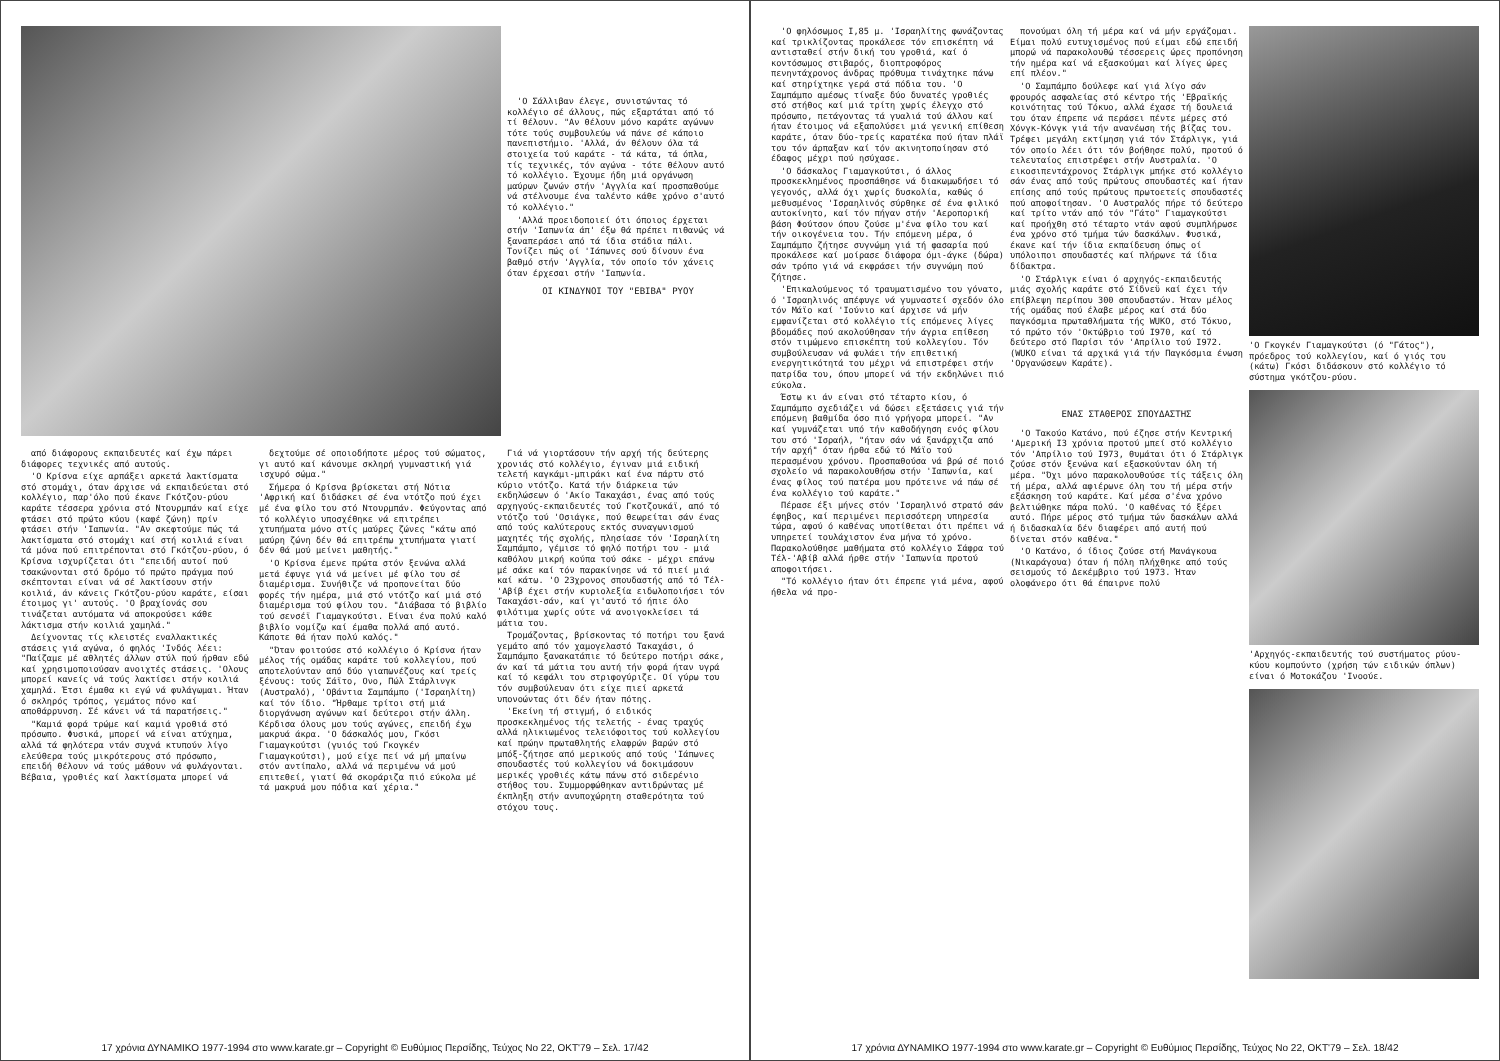'Ο Σάλλιβαν έλεγε, συνιστώντας τό κολλέγιο σέ άλλους, πώς εξαρτάται από τό τί θέλουν. "Αν θέλουν μόνο καράτε αγώνων τότε τούς συμβουλεύω νά πάνε σέ κάποιο πανεπιστήμιο. 'Αλλά, άν θέλουν όλα τά στοιχεία τού καράτε - τά κάτα, τά όπλα, τίς τεχνικές, τόν αγώνα - τότε θέλουν αυτό τό κολλέγιο. Έχουμε ήδη μιά οργάνωση μαύρων ζωνών στήν 'Αγγλία καί προσπαθούμε νά στέλνουμε ένα ταλέντο κάθε χρόνο σ'αυτό τό κολλέγιο."
'Αλλά προειδοποιεί ότι όποιος έρχεται στήν 'Ιαπωνία άπ' έξω θά πρέπει πιθανώς νά ξαναπεράσει από τά ίδια στάδια πάλι. Τονίζει πώς οί 'Ιάπωνες σού δίνουν ένα βαθμό στήν 'Αγγλία, τόν οποίο τόν χάνεις όταν έρχεσαι στήν 'Ιαπωνία.
ΟΙ ΚΙΝΔΥΝΟΙ ΤΟΥ "ΕΒΙΒΑ" ΡΥΟΥ
από διάφορους εκπαιδευτές καί έχω πάρει διάφορες τεχνικές από αυτούς.
'Ο Κρίσνα είχε αρπάξει αρκετά λακτίσματα στό στομάχι, όταν άρχισε νά εκπαιδεύεται στό κολλέγιο, παρ'όλο πού έκανε Γκότζου-ρύου καράτε τέσσερα χρόνια στό Ντουρμπάν καί είχε φτάσει στό πρώτο κύου (καφέ ζώνη) πρίν φτάσει στήν 'Ιαπωνία. "Αν σκεφτούμε πώς τά λακτίσματα στό στομάχι καί στή κοιλιά είναι τά μόνα πού επιτρέπονται στό Γκότζου-ρύου, ό Κρίσνα ισχυρίζεται ότι "επειδή αυτοί πού τσακώνονται στό δρόμο τό πρώτο πράγμα πού σκέπτονται είναι νά σέ λακτίσουν στήν κοιλιά, άν κάνεις Γκότζου-ρύου καράτε, είσαι έτοιμος γι' αυτούς. 'Ο βραχίονάς σου τινάζεται αυτόματα νά αποκρούσει κάθε λάκτισμα στήν κοιλιά χαμηλά."
Δείχνοντας τίς κλειστές εναλλακτικές στάσεις γιά αγώνα, ό φηλός 'Ινδός λέει: "Παίζαμε μέ αθλητές άλλων στύλ πού ήρθαν εδώ καί χρησιμοποιούσαν ανοιχτές στάσεις. 'Ολους μπορεί κανείς νά τούς λακτίσει στήν κοιλιά χαμηλά. Έτσι έμαθα κι εγώ νά φυλάγωμαι. Ήταν ό σκληρός τρόπος, γεμάτος πόνο καί αποθάρρυνση. Σέ κάνει νά τά παρατήσεις."
"Καμιά φορά τρώμε καί καμιά γροθιά στό πρόσωπο. Φυσικά, μπορεί νά είναι ατύχημα, αλλά τά φηλότερα ντάν συχνά κτυπούν λίγο ελεύθερα τούς μικρότερους στό πρόσωπο, επειδή θέλουν νά τούς μάθουν νά φυλάγονται. Βέβαια, γροθιές καί λακτίσματα μπορεί νά
δεχτούμε σέ οποιοδήποτε μέρος τού σώματος, γι αυτό καί κάνουμε σκληρή γυμναστική γιά ισχυρό σώμα."
Σήμερα ό Κρίσνα βρίσκεται στή Νότια 'Αφρική καί διδάσκει σέ ένα ντότζο πού έχει μέ ένα φίλο του στό Ντουρμπάν. Φεύγοντας από τό κολλέγιο υποσχέθηκε νά επιτρέπει χτυπήματα μόνο στίς μαύρες ζώνες "κάτω από μαύρη ζώνη δέν θά επιτρέπω χτυπήματα γιατί δέν θά μού μείνει μαθητής."
'Ο Κρίσνα έμενε πρώτα στόν ξενώνα αλλά μετά έφυγε γιά νά μείνει μέ φίλο του σέ διαμέρισμα. Συνήθιζε νά προπονείται δύο φορές τήν ημέρα, μιά στό ντότζο καί μιά στό διαμέρισμα τού φίλου του. "Διάβασα τό βιβλίο τού σενσέϊ Γιαμαγκούτσι. Είναι ένα πολύ καλό βιβλίο νομίζω καί έμαθα πολλά από αυτό. Κάποτε θά ήταν πολύ καλός."
"Όταν φοιτούσε στό κολλέγιο ό Κρίσνα ήταν μέλος τής ομάδας καράτε τού κολλεγίου, πού αποτελούνταν από δύο γιαπωνέζους καί τρείς ξένους: τούς Σάϊτο, Ονο, Πώλ Στάρλινγκ (Αυστραλό), 'Οβάντια Σαμπάμπο ('Ισραηλίτη) καί τόν ίδιο. "Ήρθαμε τρίτοι στή μιά διοργάνωση αγώνων καί δεύτεροι στήν άλλη. Κέρδισα όλους μου τούς αγώνες, επειδή έχω μακρυά άκρα. 'Ο δάσκαλός μου, Γκόσι Γιαμαγκούτσι (γυιός τού Γκογκέν Γιαμαγκούτσι), μού είχε πεί νά μή μπαίνω στόν αντίπαλο, αλλά νά περιμένω νά μού επιτεθεί, γιατί θά σκοράριζα πιό εύκολα μέ τά μακρυά μου πόδια καί χέρια."
Γιά νά γιορτάσουν τήν αρχή τής δεύτερης χρονιάς στό κολλέγιο, έγιναν μιά ειδική τελετή καγκάμι-μπιράκι καί ένα πάρτυ στό κύριο ντότζο. Κατά τήν διάρκεια τών εκδηλώσεων ό 'Ακίο Τακαχάσι, ένας από τούς αρχηγούς-εκπαιδευτές τού Γκοτζουκάϊ, από τό ντότζο τού 'Οσιάγκε, πού θεωρείται σάν ένας από τούς καλύτερους εκτός συναγωνισμού μαχητές τής σχολής, πλησίασε τόν 'Ισραηλίτη Σαμπάμπο, γέμισε τό φηλό ποτήρι του - μιά καθόλου μικρή κούπα τού σάκε - μέχρι επάνω μέ σάκε καί τόν παρακίνησε νά τό πιεί μιά καί κάτω. 'Ο 23χρονος σπουδαστής από τό Τέλ-'Αβίβ έχει στήν κυριολεξία ειδωλοποιήσει τόν Τακαχάσι-σάν, καί γι'αυτό τό ήπιε όλο φιλότιμα χωρίς ούτε νά ανοιγοκλείσει τά μάτια του.
Τρομάζοντας, βρίσκοντας τό ποτήρι του ξανά γεμάτο από τόν χαμογελαστό Τακαχάσι, ό Σαμπάμπο ξανακατάπιε τό δεύτερο ποτήρι σάκε, άν καί τά μάτια του αυτή τήν φορά ήταν υγρά καί τό κεφάλι του στριφογύριζε. Οί γύρω του τόν συμβούλευαν ότι είχε πιεί αρκετά υπονοώντας ότι δέν ήταν πότης.
'Εκείνη τή στιγμή, ό ειδικός προσκεκλημένος τής τελετής - ένας τραχύς αλλά ηλικιωμένος τελειόφοιτος τού κολλεγίου καί πρώην πρωταθλητής ελαφρών βαρών στό μπόξ-ζήτησε από μερικούς από τούς 'Ιάπωνες σπουδαστές τού κολλεγίου νά δοκιμάσουν μερικές γροθιές κάτω πάνω στό σιδερένιο στήθος του. Συμμορφώθηκαν αντιδρώντας μέ έκπληξη στήν ανυποχώρητη σταθερότητα τού στόχου τους.
17 χρόνια ΔΥΝΑΜΙΚΟ 1977-1994 στο www.karate.gr – Copyright © Ευθύμιος Περσίδης, Τεύχος Νο 22, ΟΚΤ'79 – Σελ. 17/42
'Ο φηλόσωμος Ι,85 μ. 'Ισραηλίτης φωνάζοντας καί τρικλίζοντας προκάλεσε τόν επισκέπτη νά αντισταθεί στήν δική του γροθιά, καί ό κοντόσωμος στιβαρός, διοπτροφόρος πενηντάχρονος άνδρας πρόθυμα τινάχτηκε πάνω καί στηρίχτηκε γερά στά πόδια του. 'Ο Σαμπάμπο αμέσως τίναξε δύο δυνατές γροθιές στό στήθος καί μιά τρίτη χωρίς έλεγχο στό πρόσωπο, πετάγοντας τά γυαλιά τού άλλου καί ήταν έτοιμος νά εξαπολύσει μιά γενική επίθεση καράτε, όταν δύο-τρείς καρατέκα πού ήταν πλάϊ του τόν άρπαξαν καί τόν ακινητοποίησαν στό έδαφος μέχρι πού ησύχασε.
'Ο δάσκαλος Γιαμαγκούτσι, ό άλλος προσκεκλημένος προσπάθησε νά διακωμωδήσει τό γεγονός, αλλά όχι χωρίς δυσκολία, καθώς ό μεθυσμένος 'Ισραηλινός σύρθηκε σέ ένα φιλικό αυτοκίνητο, καί τόν πήγαν στήν 'Αεροπορική βάση Φούτσον όπου ζούσε μ'ένα φίλο του καί τήν οικογένεια του. Τήν επόμενη μέρα, ό Σαμπάμπο ζήτησε συγνώμη γιά τή φασαρία πού προκάλεσε καί μοίρασε διάφορα όμι-άγκε (δώρα) σάν τρόπο γιά νά εκφράσει τήν συγνώμη πού ζήτησε.
'Επικαλούμενος τό τραυματισμένο του γόνατο, ό 'Ισραηλινός απέφυγε νά γυμναστεί σχεδόν όλο τόν Μάϊο καί 'Ιούνιο καί άρχισε νά μήν εμφανίζεται στό κολλέγιο τίς επόμενες λίγες βδομάδες πού ακολούθησαν τήν άγρια επίθεση στόν τιμώμενο επισκέπτη τού κολλεγίου. Τόν συμβούλευσαν νά φυλάει τήν επιθετική ενεργητικότητά του μέχρι νά επιστρέφει στήν πατρίδα του, όπου μπορεί νά τήν εκδηλώνει πιό εύκολα.
Έστω κι άν είναι στό τέταρτο κίου, ό Σαμπάμπο σχεδιάζει νά δώσει εξετάσεις γιά τήν επόμενη βαθμίδα όσο πιό γρήγορα μπορεί. "Αν καί γυμνάζεται υπό τήν καθοδήγηση ενός φίλου του στό 'Ισραήλ, "ήταν σάν νά ξανάρχιζα από τήν αρχή" όταν ήρθα εδώ τό Μάϊο τού περασμένου χρόνου. Προσπαθούσα νά βρώ σέ ποιό σχολείο νά παρακολουθήσω στήν 'Ιαπωνία, καί ένας φίλος τού πατέρα μου πρότεινε νά πάω σέ ένα κολλέγιο τού καράτε."
Πέρασε έξι μήνες στόν 'Ισραηλινό στρατό σάν έφηβος, καί περιμένει περισσότερη υπηρεσία τώρα, αφού ό καθένας υποτίθεται ότι πρέπει νά υπηρετεί τουλάχιστον ένα μήνα τό χρόνο. Παρακολούθησε μαθήματα στό κολλέγιο Σάφρα τού Τέλ-'Αβίβ αλλά ήρθε στήν 'Ιαπωνία προτού αποφοιτήσει.
"Τό κολλέγιο ήταν ότι έπρεπε γιά μένα, αφού ήθελα νά προ-
πονούμαι όλη τή μέρα καί νά μήν εργάζομαι. Είμαι πολύ ευτυχισμένος πού είμαι εδώ επειδή μπορώ νά παρακολουθώ τέσσερεις ώρες προπόνηση τήν ημέρα καί νά εξασκούμαι καί λίγες ώρες επί πλέον."
'Ο Σαμπάμπο δούλεφε καί γιά λίγο σάν φρουρός ασφαλείας στό κέντρο τής 'Εβραϊκής κοινότητας τού Τόκυο, αλλά έχασε τή δουλειά του όταν έπρεπε νά περάσει πέντε μέρες στό Χόνγκ-Κόνγκ γιά τήν ανανέωση τής βίζας του. Τρέφει μεγάλη εκτίμηση γιά τόν Στάρλιγκ, γιά τόν οποίο λέει ότι τόν βοήθησε πολύ, προτού ό τελευταίος επιστρέφει στήν Αυστραλία. 'Ο εικοσιπεντάχρονος Στάρλιγκ μπήκε στό κολλέγιο σάν ένας από τούς πρώτους σπουδαστές καί ήταν επίσης από τούς πρώτους πρωτοετείς σπουδαστές πού αποφοίτησαν. 'Ο Αυστραλός πήρε τό δεύτερο καί τρίτο ντάν από τόν "Γάτο" Γιαμαγκούτσι καί προήχθη στό τέταρτο ντάν αφού συμπλήρωσε ένα χρόνο στό τμήμα τών δασκάλων. Φυσικά, έκανε καί τήν ίδια εκπαίδευση όπως οί υπόλοιποι σπουδαστές καί πλήρωνε τά ίδια δίδακτρα.
'Ο Στάρλιγκ είναι ό αρχηγός-εκπαιδευτής μιάς σχολής καράτε στό Σίδνεϋ καί έχει τήν επίβλεψη περίπου 300 σπουδαστών. Ήταν μέλος τής ομάδας πού έλαβε μέρος καί στά δύο παγκόσμια πρωταθλήματα τής WUKO, στό Τόκυο, τό πρώτο τόν 'Οκτώβριο τού Ι970, καί τό δεύτερο στό Παρίσι τόν 'Απρίλιο τού Ι972. (WUKO είναι τά αρχικά γιά τήν Παγκόσμια ένωση 'Οργανώσεων Καράτε).
ΕΝΑΣ ΣΤΑΘΕΡΟΣ ΣΠΟΥΔΑΣΤΗΣ
'Ο Τακούο Κατάνο, πού έζησε στήν Κεντρική 'Αμερική Ι3 χρόνια προτού μπεί στό κολλέγιο τόν 'Απρίλιο τού Ι973, θυμάται ότι ό Στάρλιγκ ζούσε στόν ξενώνα καί εξασκούνταν όλη τή μέρα. "Όχι μόνο παρακολουθούσε τίς τάξεις όλη τή μέρα, αλλά αφιέρωνε όλη του τή μέρα στήν εξάσκηση τού καράτε. Καί μέσα σ'ένα χρόνο βελτιώθηκε πάρα πολύ. 'Ο καθένας τό ξέρει αυτό. Πήρε μέρος στό τμήμα τών δασκάλων αλλά ή διδασκαλία δέν διαφέρει από αυτή πού δίνεται στόν καθένα."
'Ο Κατάνο, ό ίδιος ζούσε στή Μανάγκουα (Νικαράγουα) όταν ή πόλη πλήχθηκε από τούς σεισμούς τό Δεκέμβριο τού 1973. Ήταν ολοφάνερο ότι θά έπαιρνε πολύ
'Ο Γκογκέν Γιαμαγκούτσι (ό "Γάτος"), πρόεδρος τού κολλεγίου, καί ό γιός του (κάτω) Γκόσι διδάσκουν στό κολλέγιο τό σύστημα γκότζου-ρύου.
'Αρχηγός-εκπαιδευτής τού συστήματος ρύου-κύου κομπούντο (χρήση τών ειδικών όπλων) είναι ό Μοτοκάζου 'Ινοούε.
17 χρόνια ΔΥΝΑΜΙΚΟ 1977-1994 στο www.karate.gr – Copyright © Ευθύμιος Περσίδης, Τεύχος Νο 22, ΟΚΤ'79 – Σελ. 18/42